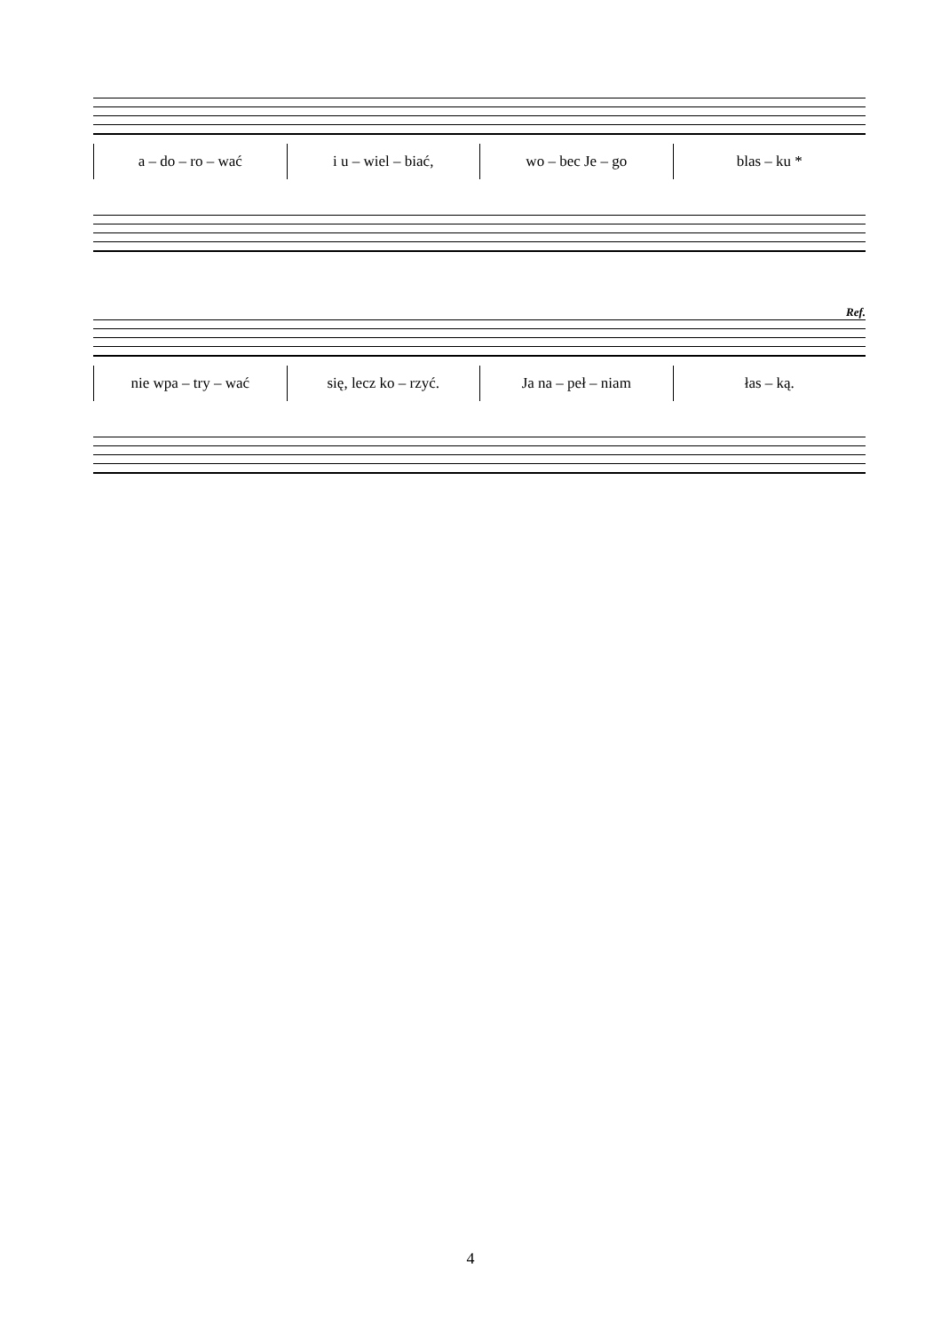a – do – ro – wać i u – wiel – biać, wo – bec Je – go blas – ku *
Ref.
nie wpa – try – wać się, lecz ko – rzyć. Ja na – peł – niam łas – ką.
4